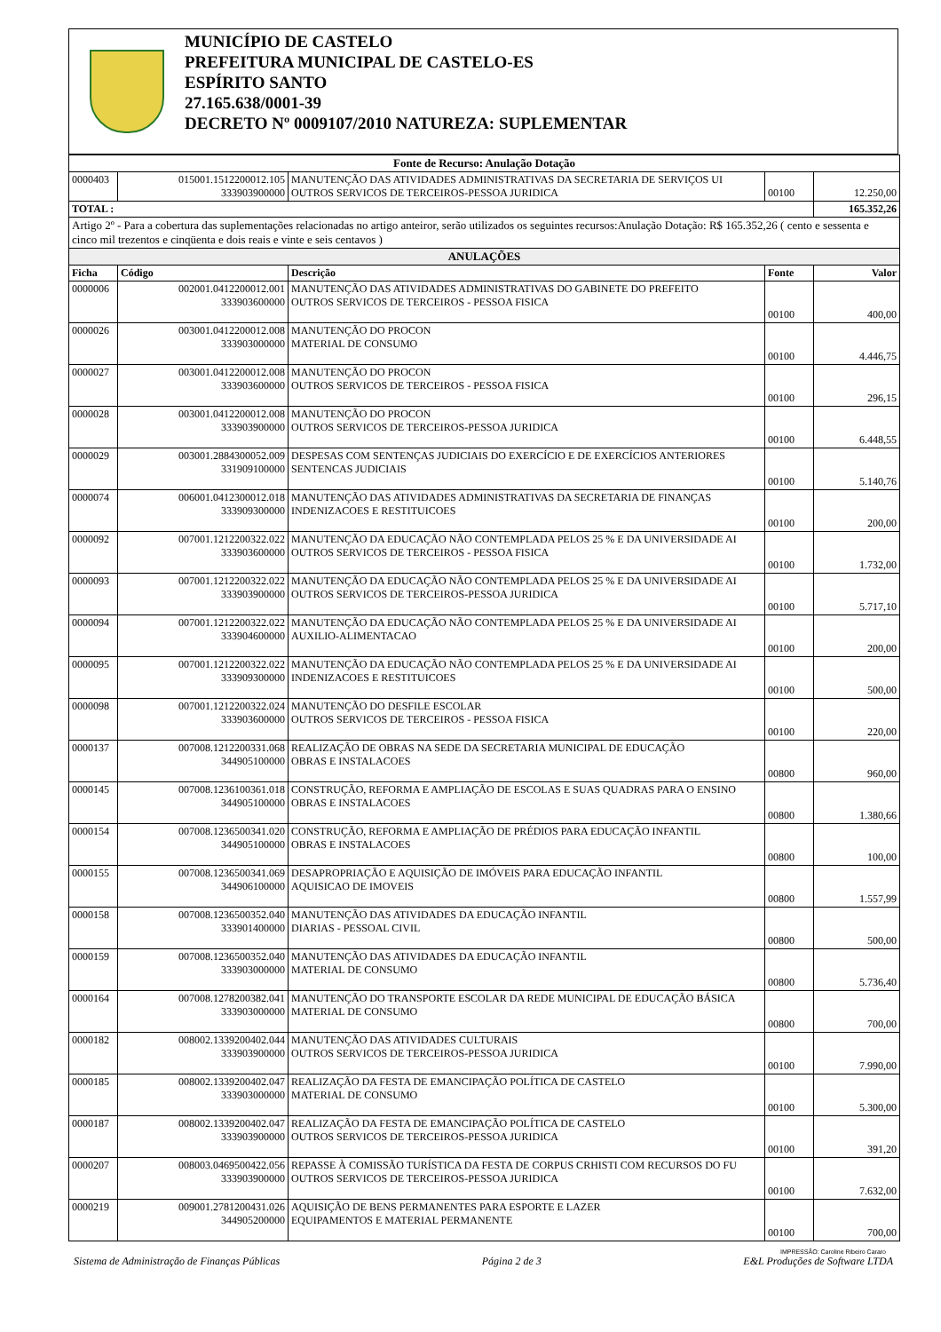MUNICÍPIO DE CASTELO
PREFEITURA MUNICIPAL DE CASTELO-ES
ESPÍRITO SANTO
27.165.638/0001-39
DECRETO Nº 0009107/2010 NATUREZA: SUPLEMENTAR
| Fonte de Recurso: Anulação Dotação | | | | |
| --- | --- | --- | --- | --- |
| 0000403 | 015001.1512200012.105 333903900000 | MANUTENÇÃO DAS ATIVIDADES ADMINISTRATIVAS DA SECRETARIA DE SERVIÇOS UI OUTROS SERVICOS DE TERCEIROS-PESSOA JURIDICA | 00100 | 12.250,00 |
| TOTAL : | | | | 165.352,26 |
| Artigo 2º - Para a cobertura das suplementações relacionadas no artigo anteiror, serão utilizados os seguintes recursos:Anulação Dotação: R$ 165.352,26 ( cento e sessenta e cinco mil trezentos e cinqüenta e dois reais e vinte e seis centavos ) | | | | |
| ANULAÇÕES | | | | |
| Ficha | Código | Descrição | Fonte | Valor |
| 0000006 | 002001.0412200012.001 333903600000 | MANUTENÇÃO DAS ATIVIDADES ADMINISTRATIVAS DO GABINETE DO PREFEITO OUTROS SERVICOS DE TERCEIROS - PESSOA FISICA | 00100 | 400,00 |
| 0000026 | 003001.0412200012.008 333903000000 | MANUTENÇÃO DO PROCON MATERIAL DE CONSUMO | 00100 | 4.446,75 |
| 0000027 | 003001.0412200012.008 333903600000 | MANUTENÇÃO DO PROCON OUTROS SERVICOS DE TERCEIROS - PESSOA FISICA | 00100 | 296,15 |
| 0000028 | 003001.0412200012.008 333903900000 | MANUTENÇÃO DO PROCON OUTROS SERVICOS DE TERCEIROS-PESSOA JURIDICA | 00100 | 6.448,55 |
| 0000029 | 003001.2884300052.009 331909100000 | DESPESAS COM SENTENÇAS JUDICIAIS DO EXERCÍCIO E DE EXERCÍCIOS ANTERIORES SENTENCAS JUDICIAIS | 00100 | 5.140,76 |
| 0000074 | 006001.0412300012.018 333909300000 | MANUTENÇÃO DAS ATIVIDADES ADMINISTRATIVAS DA SECRETARIA DE FINANÇAS INDENIZACOES E RESTITUICOES | 00100 | 200,00 |
| 0000092 | 007001.1212200322.022 333903600000 | MANUTENÇÃO DA EDUCAÇÃO NÃO CONTEMPLADA PELOS 25 % E DA UNIVERSIDADE AI OUTROS SERVICOS DE TERCEIROS - PESSOA FISICA | 00100 | 1.732,00 |
| 0000093 | 007001.1212200322.022 333903900000 | MANUTENÇÃO DA EDUCAÇÃO NÃO CONTEMPLADA PELOS 25 % E DA UNIVERSIDADE AI OUTROS SERVICOS DE TERCEIROS-PESSOA JURIDICA | 00100 | 5.717,10 |
| 0000094 | 007001.1212200322.022 333904600000 | MANUTENÇÃO DA EDUCAÇÃO NÃO CONTEMPLADA PELOS 25 % E DA UNIVERSIDADE AI AUXILIO-ALIMENTACAO | 00100 | 200,00 |
| 0000095 | 007001.1212200322.022 333909300000 | MANUTENÇÃO DA EDUCAÇÃO NÃO CONTEMPLADA PELOS 25 % E DA UNIVERSIDADE AI INDENIZACOES E RESTITUICOES | 00100 | 500,00 |
| 0000098 | 007001.1212200322.024 333903600000 | MANUTENÇÃO DO DESFILE ESCOLAR OUTROS SERVICOS DE TERCEIROS - PESSOA FISICA | 00100 | 220,00 |
| 0000137 | 007008.1212200331.068 344905100000 | REALIZAÇÃO DE OBRAS NA SEDE DA SECRETARIA MUNICIPAL DE EDUCAÇÃO OBRAS E INSTALACOES | 00800 | 960,00 |
| 0000145 | 007008.1236100361.018 344905100000 | CONSTRUÇÃO, REFORMA E AMPLIAÇÃO DE ESCOLAS E SUAS QUADRAS PARA O ENSINO OBRAS E INSTALACOES | 00800 | 1.380,66 |
| 0000154 | 007008.1236500341.020 344905100000 | CONSTRUÇÃO, REFORMA E AMPLIAÇÃO DE PRÉDIOS PARA EDUCAÇÃO INFANTIL OBRAS E INSTALACOES | 00800 | 100,00 |
| 0000155 | 007008.1236500341.069 344906100000 | DESAPROPRIAÇÃO E AQUISIÇÃO DE IMÓVEIS PARA EDUCAÇÃO INFANTIL AQUISICAO DE IMOVEIS | 00800 | 1.557,99 |
| 0000158 | 007008.1236500352.040 333901400000 | MANUTENÇÃO DAS ATIVIDADES DA EDUCAÇÃO INFANTIL DIARIAS - PESSOAL CIVIL | 00800 | 500,00 |
| 0000159 | 007008.1236500352.040 333903000000 | MANUTENÇÃO DAS ATIVIDADES DA EDUCAÇÃO INFANTIL MATERIAL DE CONSUMO | 00800 | 5.736,40 |
| 0000164 | 007008.1278200382.041 333903000000 | MANUTENÇÃO DO TRANSPORTE ESCOLAR DA REDE MUNICIPAL DE EDUCAÇÃO BÁSICA MATERIAL DE CONSUMO | 00800 | 700,00 |
| 0000182 | 008002.1339200402.044 333903900000 | MANUTENÇÃO DAS ATIVIDADES CULTURAIS OUTROS SERVICOS DE TERCEIROS-PESSOA JURIDICA | 00100 | 7.990,00 |
| 0000185 | 008002.1339200402.047 333903000000 | REALIZAÇÃO DA FESTA DE EMANCIPAÇÃO POLÍTICA DE CASTELO MATERIAL DE CONSUMO | 00100 | 5.300,00 |
| 0000187 | 008002.1339200402.047 333903900000 | REALIZAÇÃO DA FESTA DE EMANCIPAÇÃO POLÍTICA DE CASTELO OUTROS SERVICOS DE TERCEIROS-PESSOA JURIDICA | 00100 | 391,20 |
| 0000207 | 008003.0469500422.056 333903900000 | REPASSE À COMISSÃO TURÍSTICA DA FESTA DE CORPUS CRHISTI COM RECURSOS DO FU OUTROS SERVICOS DE TERCEIROS-PESSOA JURIDICA | 00100 | 7.632,00 |
| 0000219 | 009001.2781200431.026 344905200000 | AQUISIÇÃO DE BENS PERMANENTES PARA ESPORTE E LAZER EQUIPAMENTOS E MATERIAL PERMANENTE | 00100 | 700,00 |
IMPRESSÃO: Caroline Ribeiro Cararo
Sistema de Administração de Finanças Públicas Página 2 de 3 E&L Produções de Software LTDA